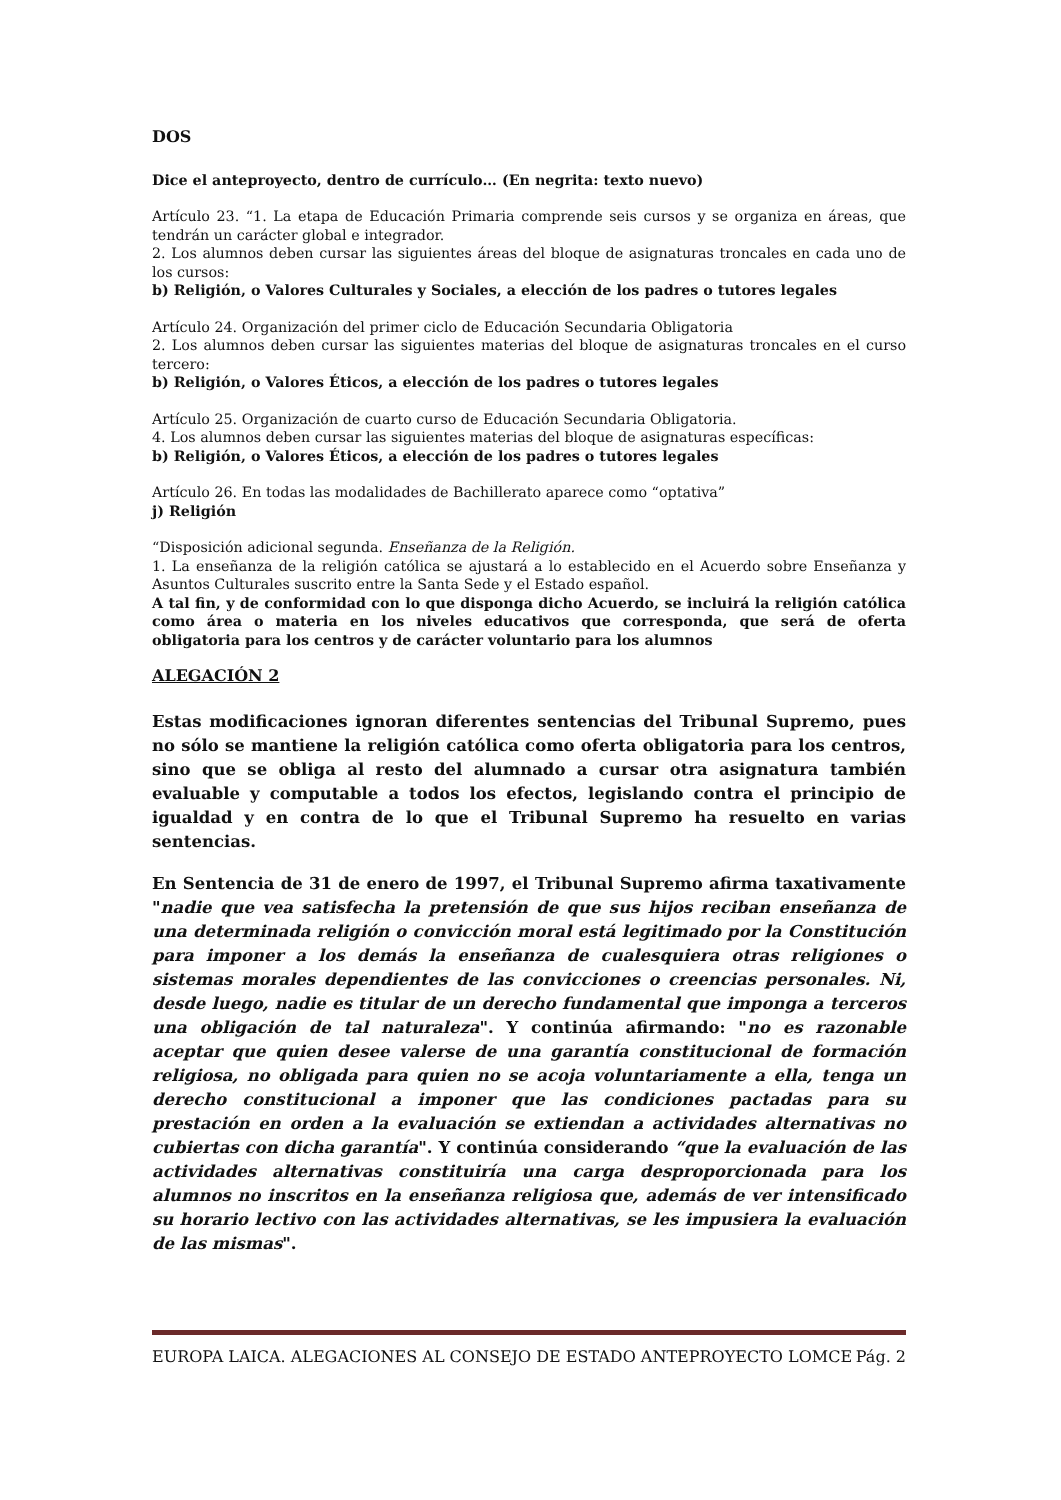DOS
Dice el anteproyecto, dentro de currículo… (En negrita: texto nuevo)
Artículo 23. “1. La etapa de Educación Primaria comprende seis cursos y se organiza en áreas, que tendrán un carácter global e integrador.
2. Los alumnos deben cursar las siguientes áreas del bloque de asignaturas troncales en cada uno de los cursos:
b) Religión, o Valores Culturales y Sociales, a elección de los padres o tutores legales
Artículo 24. Organización del primer ciclo de Educación Secundaria Obligatoria
2. Los alumnos deben cursar las siguientes materias del bloque de asignaturas troncales en el curso tercero:
b) Religión, o Valores Éticos, a elección de los padres o tutores legales
Artículo 25. Organización de cuarto curso de Educación Secundaria Obligatoria.
4. Los alumnos deben cursar las siguientes materias del bloque de asignaturas específicas:
b) Religión, o Valores Éticos, a elección de los padres o tutores legales
Artículo 26. En todas las modalidades de Bachillerato aparece como “optativa”
j) Religión
“Disposición adicional segunda. Enseñanza de la Religión.
1. La enseñanza de la religión católica se ajustará a lo establecido en el Acuerdo sobre Enseñanza y Asuntos Culturales suscrito entre la Santa Sede y el Estado español.
A tal fin, y de conformidad con lo que disponga dicho Acuerdo, se incluirá la religión católica como área o materia en los niveles educativos que corresponda, que será de oferta obligatoria para los centros y de carácter voluntario para los alumnos
ALEGACIÓN 2
Estas modificaciones ignoran diferentes sentencias del Tribunal Supremo, pues no sólo se mantiene la religión católica como oferta obligatoria para los centros, sino que se obliga al resto del alumnado a cursar otra asignatura también evaluable y computable a todos los efectos, legislando contra el principio de igualdad y en contra de lo que el Tribunal Supremo ha resuelto en varias sentencias.
En Sentencia de 31 de enero de 1997, el Tribunal Supremo afirma taxativamente "nadie que vea satisfecha la pretensión de que sus hijos reciban enseñanza de una determinada religión o convicción moral está legitimado por la Constitución para imponer a los demás la enseñanza de cualesquiera otras religiones o sistemas morales dependientes de las convicciones o creencias personales. Ni, desde luego, nadie es titular de un derecho fundamental que imponga a terceros una obligación de tal naturaleza". Y continúa afirmando: "no es razonable aceptar que quien desee valerse de una garantía constitucional de formación religiosa, no obligada para quien no se acoja voluntariamente a ella, tenga un derecho constitucional a imponer que las condiciones pactadas para su prestación en orden a la evaluación se extiendan a actividades alternativas no cubiertas con dicha garantía". Y continúa considerando “que la evaluación de las actividades alternativas constituiría una carga desproporcionada para los alumnos no inscritos en la enseñanza religiosa que, además de ver intensificado su horario lectivo con las actividades alternativas, se les impusiera la evaluación de las mismas".
EUROPA LAICA. ALEGACIONES AL CONSEJO DE ESTADO ANTEPROYECTO LOMCE Pág. 2